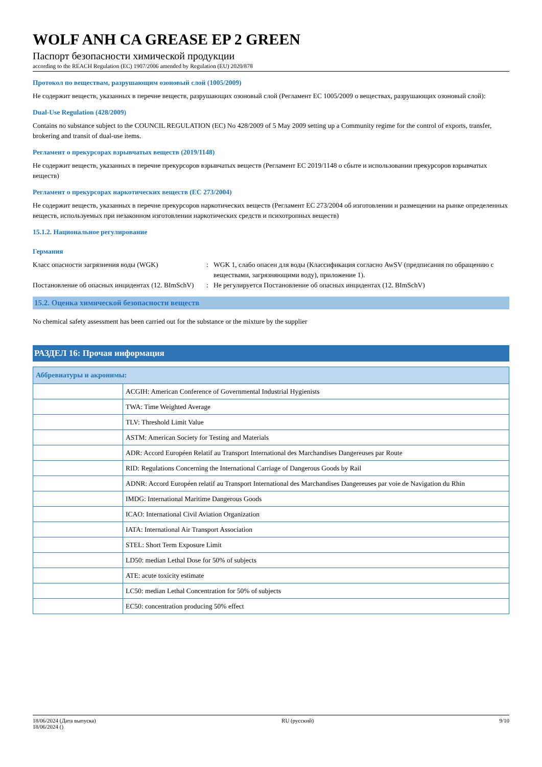WOLF ANH CA GREASE EP 2 GREEN
Паспорт безопасности химической продукции
according to the REACH Regulation (EC) 1907/2006 amended by Regulation (EU) 2020/878
Протокол по веществам, разрушающим озоновый слой (1005/2009)
Не содержит веществ, указанных в перечне веществ, разрушающих озоновый слой (Регламент ЕС 1005/2009 о веществах, разрушающих озоновый слой):
Dual-Use Regulation (428/2009)
Contains no substance subject to the COUNCIL REGULATION (EC) No 428/2009 of 5 May 2009 setting up a Community regime for the control of exports, transfer, brokering and transit of dual-use items.
Регламент о прекурсорах взрывчатых веществ (2019/1148)
Не содержит веществ, указанных в перечне прекурсоров взрывчатых веществ (Регламент ЕС 2019/1148 о сбыте и использовании прекурсоров взрывчатых веществ)
Регламент о прекурсорах наркотических веществ (ЕС 273/2004)
Не содержит веществ, указанных в перечне прекурсоров наркотических веществ (Регламент ЕС 273/2004 об изготовлении и размещении на рынке определенных веществ, используемых при незаконном изготовлении наркотических средств и психотропных веществ)
15.1.2. Национальное регулирование
Германия
Класс опасности загрязнения воды (WGK) : WGK 1, слабо опасен для воды (Классификация согласно AwSV (предписания по обращению с веществами, загрязняющими воду), приложение 1).
Постановление об опасных инцидентах (12. BImSchV)
: Не регулируется Постановление об опасных инцидентах (12. BImSchV)
15.2. Оценка химической безопасности веществ
No chemical safety assessment has been carried out for the substance or the mixture by the supplier
РАЗДЕЛ 16: Прочая информация
| Аббревиатуры и акронимы: | |
| --- | --- |
| | ACGIH: American Conference of Governmental Industrial Hygienists |
| | TWA: Time Weighted Average |
| | TLV: Threshold Limit Value |
| | ASTM: American Society for Testing and Materials |
| | ADR: Accord Européen Relatif au Transport International des Marchandises Dangereuses par Route |
| | RID: Regulations Concerning the International Carriage of Dangerous Goods by Rail |
| | ADNR: Accord Européen relatif au Transport International des Marchandises Dangereuses par voie de Navigation du Rhin |
| | IMDG: International Maritime Dangerous Goods |
| | ICAO: International Civil Aviation Organization |
| | IATA: International Air Transport Association |
| | STEL: Short Term Exposure Limit |
| | LD50: median Lethal Dose for 50% of subjects |
| | ATE: acute toxicity estimate |
| | LC50: median Lethal Concentration for 50% of subjects |
| | EC50: concentration producing 50% effect |
18/06/2024 (Дата выпуска)
18/06/2024 ()
RU (русский) 9/10